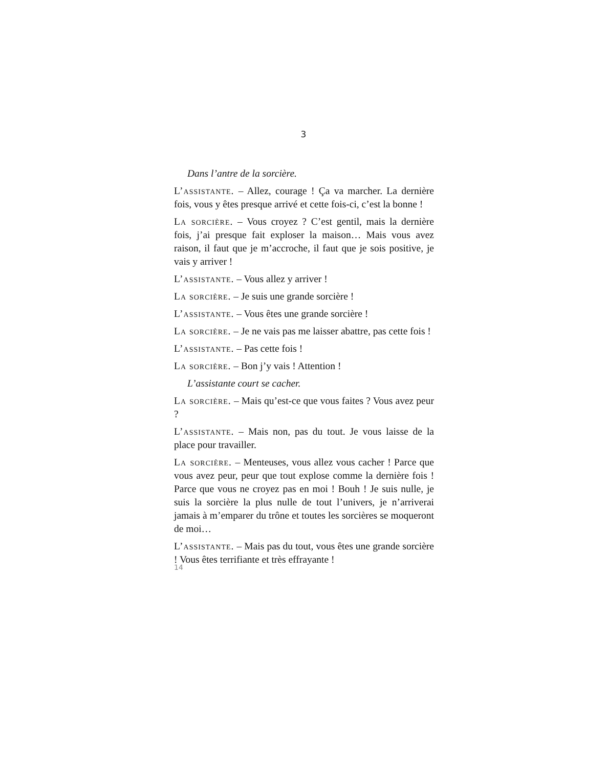3
Dans l’antre de la sorcière.
L’assistante. – Allez, courage ! Ça va marcher. La dernière fois, vous y êtes presque arrivé et cette fois-ci, c’est la bonne !
La sorcière. – Vous croyez ? C’est gentil, mais la dernière fois, j’ai presque fait exploser la maison… Mais vous avez raison, il faut que je m’accroche, il faut que je sois positive, je vais y arriver !
L’assistante. – Vous allez y arriver !
La sorcière. – Je suis une grande sorcière !
L’assistante. – Vous êtes une grande sorcière !
La sorcière. – Je ne vais pas me laisser abattre, pas cette fois !
L’assistante. – Pas cette fois !
La sorcière. – Bon j’y vais ! Attention !
L’assistante court se cacher.
La sorcière. – Mais qu’est-ce que vous faites ? Vous avez peur ?
L’assistante. – Mais non, pas du tout. Je vous laisse de la place pour travailler.
La sorcière. – Menteuses, vous allez vous cacher ! Parce que vous avez peur, peur que tout explose comme la dernière fois ! Parce que vous ne croyez pas en moi ! Bouh ! Je suis nulle, je suis la sorcière la plus nulle de tout l’univers, je n’arriverai jamais à m’emparer du trône et toutes les sorcières se moqueront de moi…
L’assistante. – Mais pas du tout, vous êtes une grande sorcière ! Vous êtes terrifiante et très effrayante !
14